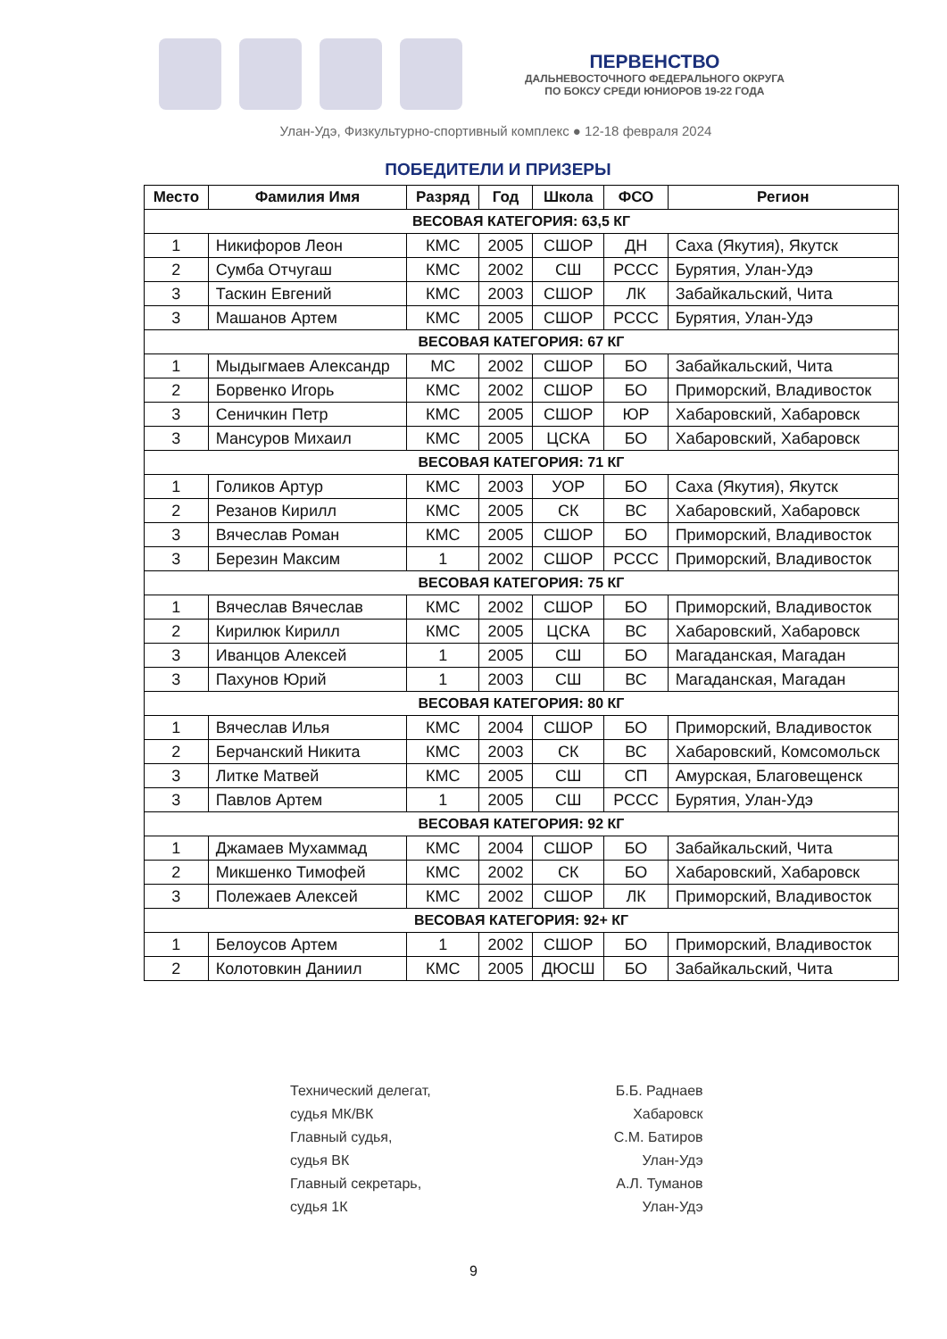ПЕРВЕНСТВО
ДАЛЬНЕВОСТОЧНОГО ФЕДЕРАЛЬНОГО ОКРУГА
ПО БОКСУ СРЕДИ ЮНИОРОВ 19-22 ГОДА
Улан-Удэ, Физкультурно-спортивный комплекс ● 12-18 февраля 2024
ПОБЕДИТЕЛИ И ПРИЗЕРЫ
| Место | Фамилия Имя | Разряд | Год | Школа | ФСО | Регион |
| --- | --- | --- | --- | --- | --- | --- |
| ВЕСОВАЯ КАТЕГОРИЯ: 63,5 КГ | | | | | | |
| 1 | Никифоров Леон | КМС | 2005 | СШОР | ДН | Саха (Якутия), Якутск |
| 2 | Сумба Отчугаш | КМС | 2002 | СШ | РССС | Бурятия, Улан-Удэ |
| 3 | Таскин Евгений | КМС | 2003 | СШОР | ЛК | Забайкальский, Чита |
| 3 | Машанов Артем | КМС | 2005 | СШОР | РССС | Бурятия, Улан-Удэ |
| ВЕСОВАЯ КАТЕГОРИЯ: 67 КГ | | | | | | |
| 1 | Мыдыгмаев Александр | МС | 2002 | СШОР | БО | Забайкальский, Чита |
| 2 | Борвенко Игорь | КМС | 2002 | СШОР | БО | Приморский, Владивосток |
| 3 | Сеничкин Петр | КМС | 2005 | СШОР | ЮР | Хабаровский, Хабаровск |
| 3 | Мансуров Михаил | КМС | 2005 | ЦСКА | БО | Хабаровский, Хабаровск |
| ВЕСОВАЯ КАТЕГОРИЯ: 71 КГ | | | | | | |
| 1 | Голиков Артур | КМС | 2003 | УОР | БО | Саха (Якутия), Якутск |
| 2 | Резанов Кирилл | КМС | 2005 | СК | ВС | Хабаровский, Хабаровск |
| 3 | Вячеслав Роман | КМС | 2005 | СШОР | БО | Приморский, Владивосток |
| 3 | Березин Максим | 1 | 2002 | СШОР | РССС | Приморский, Владивосток |
| ВЕСОВАЯ КАТЕГОРИЯ: 75 КГ | | | | | | |
| 1 | Вячеслав Вячеслав | КМС | 2002 | СШОР | БО | Приморский, Владивосток |
| 2 | Кирилюк Кирилл | КМС | 2005 | ЦСКА | ВС | Хабаровский, Хабаровск |
| 3 | Иванцов Алексей | 1 | 2005 | СШ | БО | Магаданская, Магадан |
| 3 | Пахунов Юрий | 1 | 2003 | СШ | ВС | Магаданская, Магадан |
| ВЕСОВАЯ КАТЕГОРИЯ: 80 КГ | | | | | | |
| 1 | Вячеслав Илья | КМС | 2004 | СШОР | БО | Приморский, Владивосток |
| 2 | Берчанский Никита | КМС | 2003 | СК | ВС | Хабаровский, Комсомольск |
| 3 | Литке Матвей | КМС | 2005 | СШ | СП | Амурская, Благовещенск |
| 3 | Павлов Артем | 1 | 2005 | СШ | РССС | Бурятия, Улан-Удэ |
| ВЕСОВАЯ КАТЕГОРИЯ: 92 КГ | | | | | | |
| 1 | Джамаев Мухаммад | КМС | 2004 | СШОР | БО | Забайкальский, Чита |
| 2 | Микшенко Тимофей | КМС | 2002 | СК | БО | Хабаровский, Хабаровск |
| 3 | Полежаев Алексей | КМС | 2002 | СШОР | ЛК | Приморский, Владивосток |
| ВЕСОВАЯ КАТЕГОРИЯ: 92+ КГ | | | | | | |
| 1 | Белоусов Артем | 1 | 2002 | СШОР | БО | Приморский, Владивосток |
| 2 | Колотовкин Даниил | КМС | 2005 | ДЮСШ | БО | Забайкальский, Чита |
Технический делегат,
судья МК/ВК
Главный судья,
судья ВК
Главный секретарь,
судья 1К
Б.Б. Раднаев
Хабаровск
С.М. Батиров
Улан-Удэ
А.Л. Туманов
Улан-Удэ
9